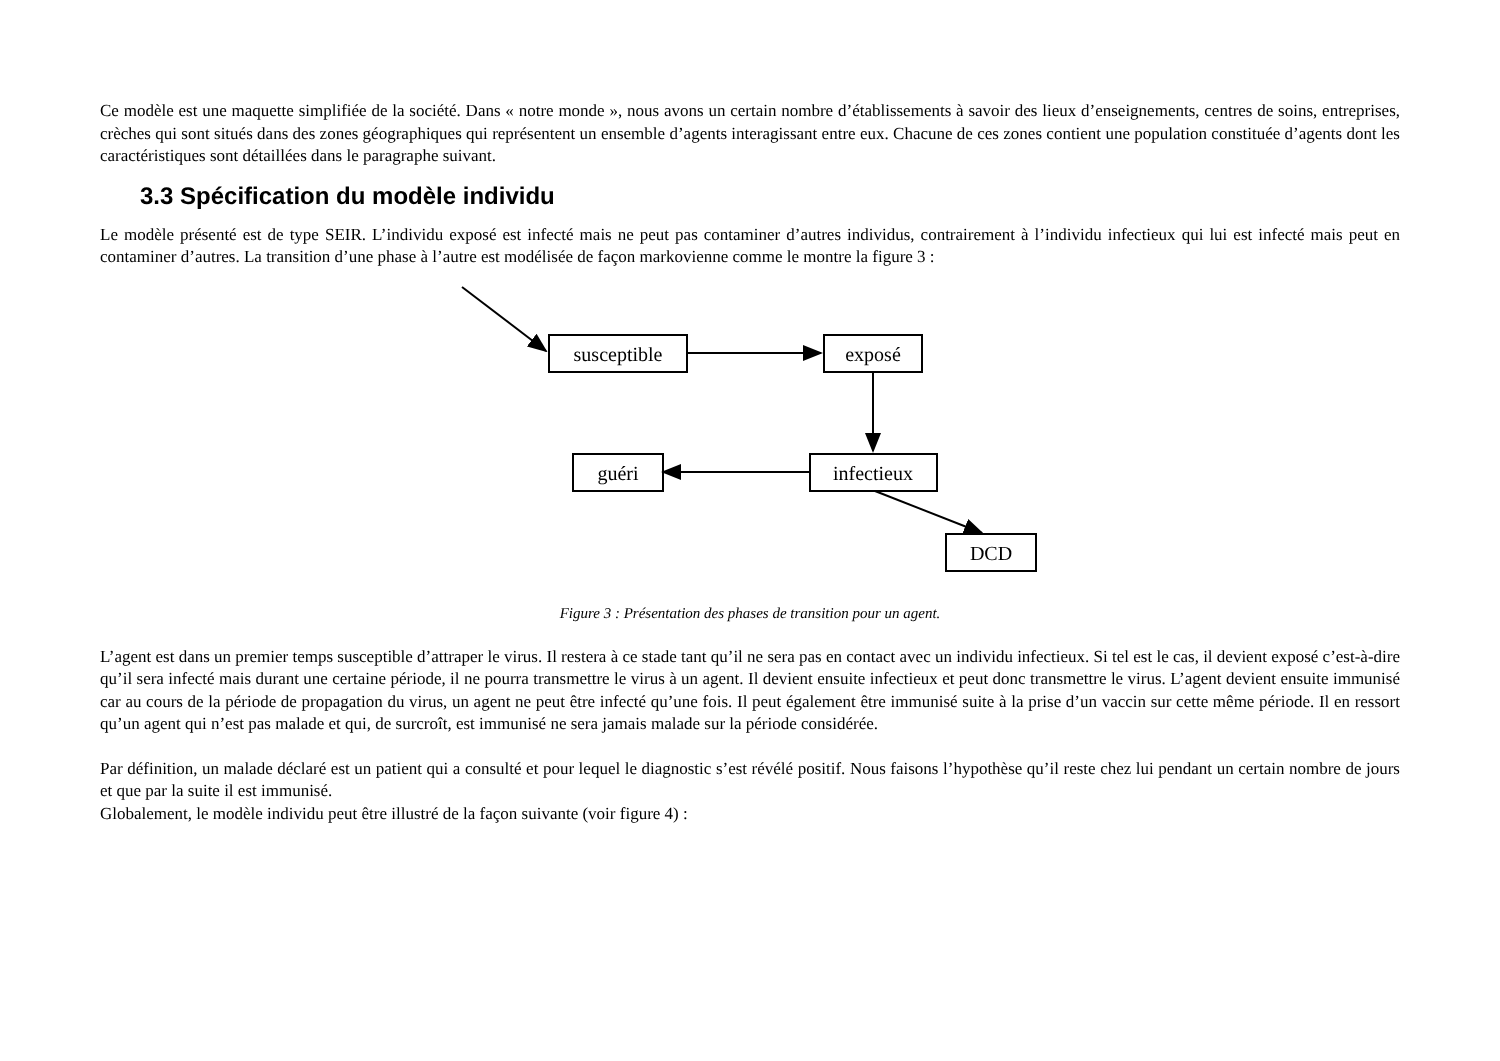Ce modèle est une maquette simplifiée de la société. Dans « notre monde », nous avons un certain nombre d’établissements à savoir des lieux d’enseignements, centres de soins, entreprises, crèches qui sont situés dans des zones géographiques qui représentent un ensemble d’agents interagissant entre eux. Chacune de ces zones contient une population constituée d’agents dont les caractéristiques sont détaillées dans le paragraphe suivant.
3.3 Spécification du modèle individu
Le modèle présenté est de type SEIR. L’individu exposé est infecté mais ne peut pas contaminer d’autres individus, contrairement à l’individu infectieux qui lui est infecté mais peut en contaminer d’autres. La transition d’une phase à l’autre est modélisée de façon markovienne comme le montre la figure 3 :
susceptible
exposé
infectieux
guéri
DCD
Figure 3 : Présentation des phases de transition pour un agent.
L’agent est dans un premier temps susceptible d’attraper le virus. Il restera à ce stade tant qu’il ne sera pas en contact avec un individu infectieux. Si tel est le cas, il devient exposé c’est-à-dire qu’il sera infecté mais durant une certaine période, il ne pourra transmettre le virus à un agent. Il devient ensuite infectieux et peut donc transmettre le virus. L’agent devient ensuite immunisé car au cours de la période de propagation du virus, un agent ne peut être infecté qu’une fois. Il peut également être immunisé suite à la prise d’un vaccin sur cette même période. Il en ressort qu’un agent qui n’est pas malade et qui, de surcroît, est immunisé ne sera jamais malade sur la période considérée.
Par définition, un malade déclaré est un patient qui a consulté et pour lequel le diagnostic s’est révélé positif. Nous faisons l’hypothèse qu’il reste chez lui pendant un certain nombre de jours et que par la suite il est immunisé.
Globalement, le modèle individu peut être illustré de la façon suivante (voir figure 4) :